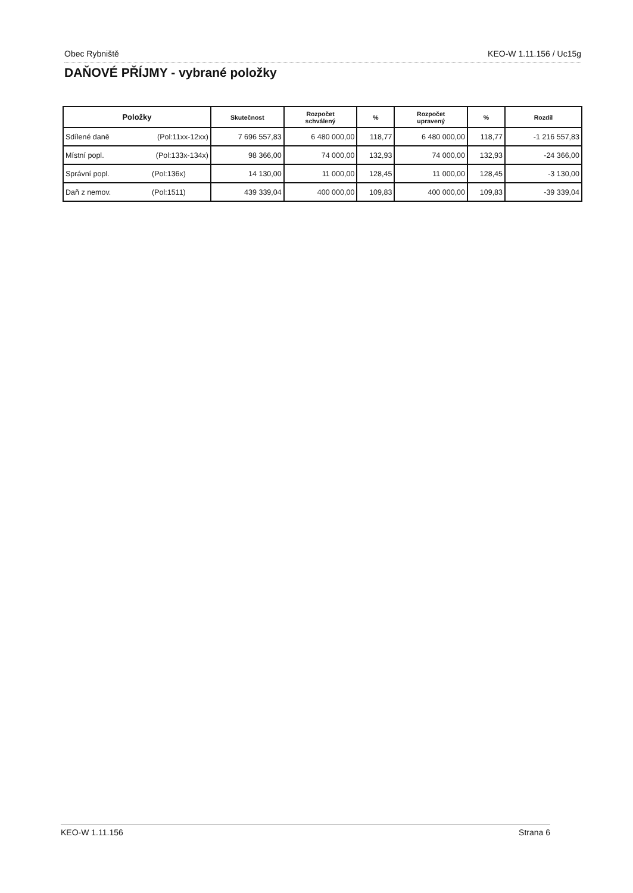Obec Rybniště KEO-W 1.11.156 / Uc15g
DAŇOVÉ PŘÍJMY - vybrané položky
| Položky | Skutečnost | Rozpočet schválený | % | Rozpočet upravený | % | Rozdíl |
| --- | --- | --- | --- | --- | --- | --- |
| Sdílené daně (Pol:11xx-12xx) | 7 696 557,83 | 6 480 000,00 | 118,77 | 6 480 000,00 | 118,77 | -1 216 557,83 |
| Místní popl. (Pol:133x-134x) | 98 366,00 | 74 000,00 | 132,93 | 74 000,00 | 132,93 | -24 366,00 |
| Správní popl. (Pol:136x) | 14 130,00 | 11 000,00 | 128,45 | 11 000,00 | 128,45 | -3 130,00 |
| Daň z nemov. (Pol:1511) | 439 339,04 | 400 000,00 | 109,83 | 400 000,00 | 109,83 | -39 339,04 |
KEO-W 1.11.156 Strana 6